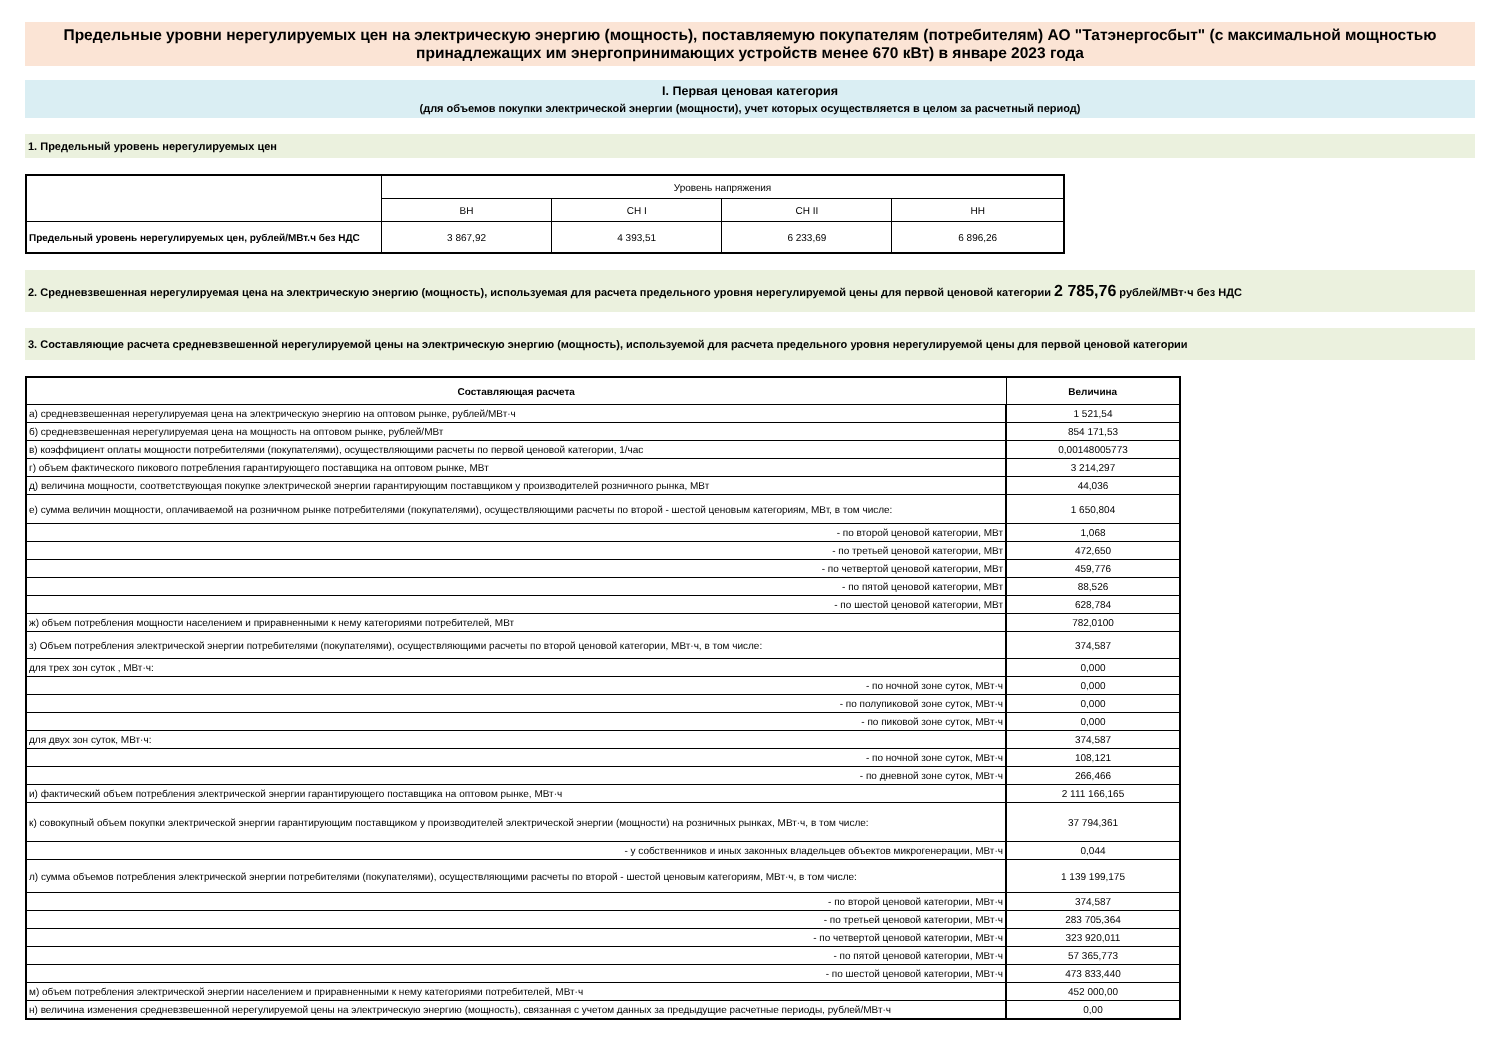Предельные уровни нерегулируемых цен на электрическую энергию (мощность), поставляемую покупателям (потребителям) АО "Татэнергосбыт" (с максимальной мощностью принадлежащих им энергопринимающих устройств менее 670 кВт) в январе 2023 года
I. Первая ценовая категория
(для объемов покупки электрической энергии (мощности), учет которых осуществляется в целом за расчетный период)
1. Предельный уровень нерегулируемых цен
| | Уровень напряжения | | | |
| | ВН | СН I | СН II | НН |
| Предельный уровень нерегулируемых цен, рублей/МВт.ч без НДС | 3 867,92 | 4 393,51 | 6 233,69 | 6 896,26 |
2. Средневзвешенная нерегулируемая цена на электрическую энергию (мощность), используемая для расчета предельного уровня нерегулируемой цены для первой ценовой категории 2 785,76 рублей/МВт·ч без НДС
3. Составляющие расчета средневзвешенной нерегулируемой цены на электрическую энергию (мощность), используемой для расчета предельного уровня нерегулируемой цены для первой ценовой категории
| Составляющая расчета | Величина |
| --- | --- |
| а) средневзвешенная нерегулируемая цена на электрическую энергию на оптовом рынке, рублей/МВт·ч | 1 521,54 |
| б) средневзвешенная нерегулируемая цена на мощность на оптовом рынке, рублей/МВт | 854 171,53 |
| в) коэффициент оплаты мощности потребителями (покупателями), осуществляющими расчеты по первой ценовой категории, 1/час | 0,00148005773 |
| г) объем фактического пикового потребления гарантирующего поставщика на оптовом рынке, МВт | 3 214,297 |
| д) величина мощности, соответствующая покупке электрической энергии гарантирующим поставщиком у производителей розничного рынка, МВт | 44,036 |
| е) сумма величин мощности, оплачиваемой на розничном рынке потребителями (покупателями), осуществляющими расчеты по второй - шестой ценовым категориям, МВт, в том числе: | 1 650,804 |
| - по второй ценовой категории, МВт | 1,068 |
| - по третьей ценовой категории, МВт | 472,650 |
| - по четвертой ценовой категории, МВт | 459,776 |
| - по пятой ценовой категории, МВт | 88,526 |
| - по шестой ценовой категории, МВт | 628,784 |
| ж) объем потребления мощности населением и приравненными к нему категориями потребителей, МВт | 782,0100 |
| з) Объем потребления электрической энергии потребителями (покупателями), осуществляющими расчеты по второй ценовой категории, МВт·ч, в том числе: | 374,587 |
| для трех зон суток , МВт·ч: | 0,000 |
| - по ночной зоне суток, МВт·ч | 0,000 |
| - по полупиковой зоне суток, МВт·ч | 0,000 |
| - по пиковой зоне суток, МВт·ч | 0,000 |
| для двух зон суток, МВт·ч: | 374,587 |
| - по ночной зоне суток, МВт·ч | 108,121 |
| - по дневной зоне суток, МВт·ч | 266,466 |
| и) фактический объем потребления электрической энергии гарантирующего поставщика на оптовом рынке, МВт·ч | 2 111 166,165 |
| к) совокупный объем покупки электрической энергии гарантирующим поставщиком у производителей электрической энергии (мощности) на розничных рынках, МВт·ч, в том числе: | 37 794,361 |
| - у собственников и иных законных владельцев объектов микрогенерации, МВт·ч | 0,044 |
| л) сумма объемов потребления электрической энергии потребителями (покупателями), осуществляющими расчеты по второй - шестой ценовым категориям, МВт·ч, в том числе: | 1 139 199,175 |
| - по второй ценовой категории, МВт·ч | 374,587 |
| - по третьей ценовой категории, МВт·ч | 283 705,364 |
| - по четвертой ценовой категории, МВт·ч | 323 920,011 |
| - по пятой ценовой категории, МВт·ч | 57 365,773 |
| - по шестой ценовой категории, МВт·ч | 473 833,440 |
| м) объем потребления электрической энергии населением и приравненными к нему категориями потребителей, МВт·ч | 452 000,00 |
| н) величина изменения средневзвешенной нерегулируемой цены на электрическую энергию (мощность), связанная с учетом данных за предыдущие расчетные периоды, рублей/МВт·ч | 0,00 |